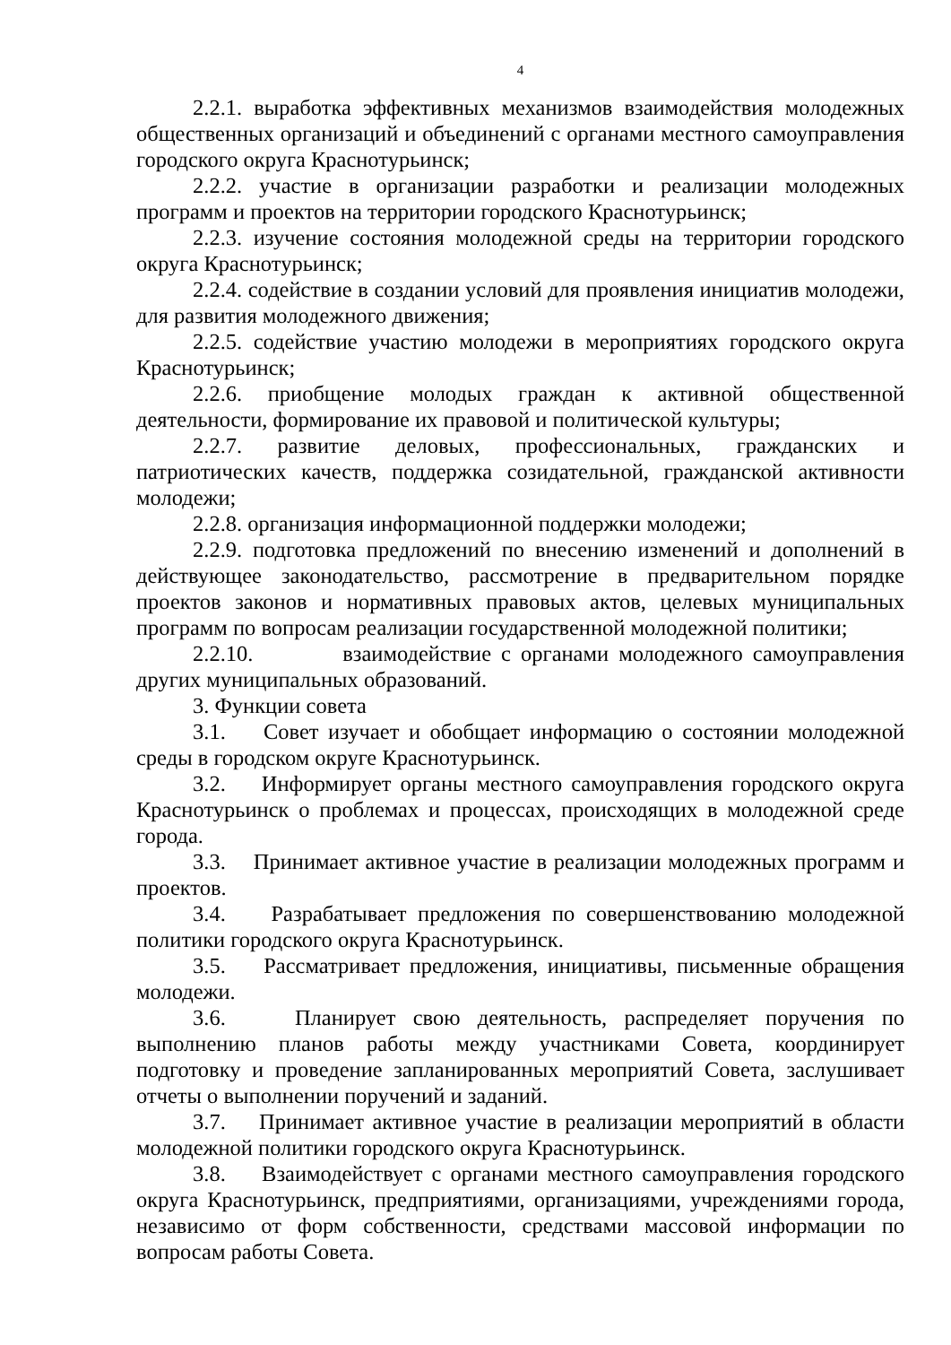4
2.2.1. выработка эффективных механизмов взаимодействия молодежных общественных организаций и объединений с органами местного самоуправления городского округа Краснотурьинск;
2.2.2. участие в организации разработки и реализации молодежных программ и проектов на территории городского Краснотурьинск;
2.2.3. изучение состояния молодежной среды на территории городского округа Краснотурьинск;
2.2.4. содействие в создании условий для проявления инициатив молодежи, для развития молодежного движения;
2.2.5. содействие участию молодежи в мероприятиях городского округа Краснотурьинск;
2.2.6. приобщение молодых граждан к активной общественной деятельности, формирование их правовой и политической культуры;
2.2.7. развитие деловых, профессиональных, гражданских и патриотических качеств, поддержка созидательной, гражданской активности молодежи;
2.2.8. организация информационной поддержки молодежи;
2.2.9. подготовка предложений по внесению изменений и дополнений в действующее законодательство, рассмотрение в предварительном порядке проектов законов и нормативных правовых актов, целевых муниципальных программ по вопросам реализации государственной молодежной политики;
2.2.10. взаимодействие с органами молодежного самоуправления других муниципальных образований.
3. Функции совета
3.1. Совет изучает и обобщает информацию о состоянии молодежной среды в городском округе Краснотурьинск.
3.2. Информирует органы местного самоуправления городского округа Краснотурьинск о проблемах и процессах, происходящих в молодежной среде города.
3.3. Принимает активное участие в реализации молодежных программ и проектов.
3.4. Разрабатывает предложения по совершенствованию молодежной политики городского округа Краснотурьинск.
3.5. Рассматривает предложения, инициативы, письменные обращения молодежи.
3.6. Планирует свою деятельность, распределяет поручения по выполнению планов работы между участниками Совета, координирует подготовку и проведение запланированных мероприятий Совета, заслушивает отчеты о выполнении поручений и заданий.
3.7. Принимает активное участие в реализации мероприятий в области молодежной политики городского округа Краснотурьинск.
3.8. Взаимодействует с органами местного самоуправления городского округа Краснотурьинск, предприятиями, организациями, учреждениями города, независимо от форм собственности, средствами массовой информации по вопросам работы Совета.